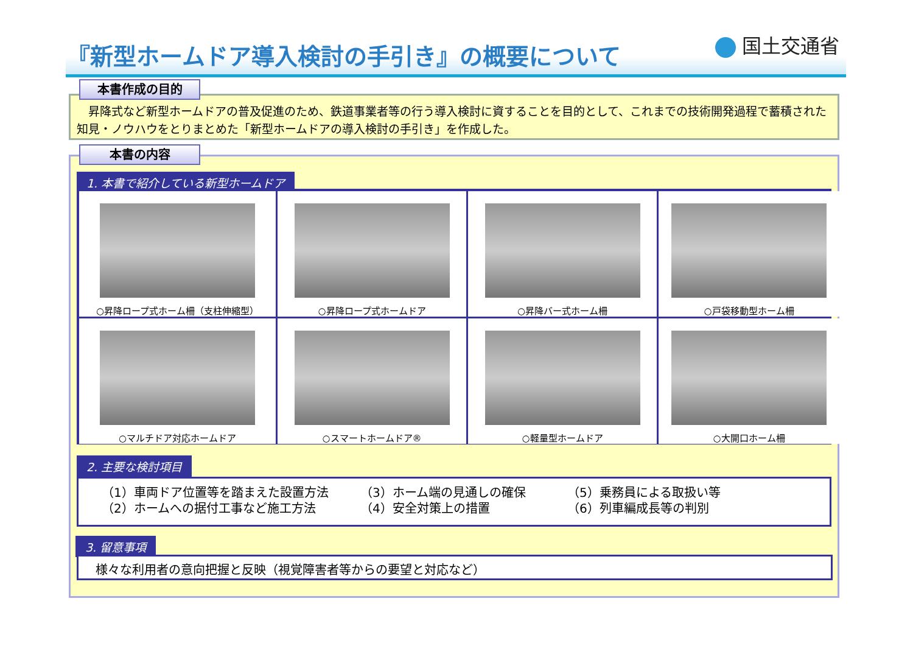『新型ホームドア導入検討の手引き』の概要について
国土交通省
　昇降式など新型ホームドアの普及促進のため、鉄道事業者等の行う導入検討に資することを目的として、これまでの技術開発過程で蓄積された知見・ノウハウをとりまとめた「新型ホームドアの導入検討の手引き」を作成した。
本書作成の目的
本書の内容
1. 本書で紹介している新型ホームドア
○昇降ロープ式ホーム柵（支柱伸縮型）
○昇降ロープ式ホームドア
○昇降バー式ホーム柵
○戸袋移動型ホーム柵
○マルチドア対応ホームドア
○スマートホームドア®
○軽量型ホームドア
○大開口ホーム柵
2. 主要な検討項目
（1）車両ドア位置等を踏まえた設置方法
（2）ホームへの据付工事など施工方法
（3）ホーム端の見通しの確保
（4）安全対策上の措置
（5）乗務員による取扱い等
（6）列車編成長等の判別
3. 留意事項
様々な利用者の意向把握と反映（視覚障害者等からの要望と対応など）